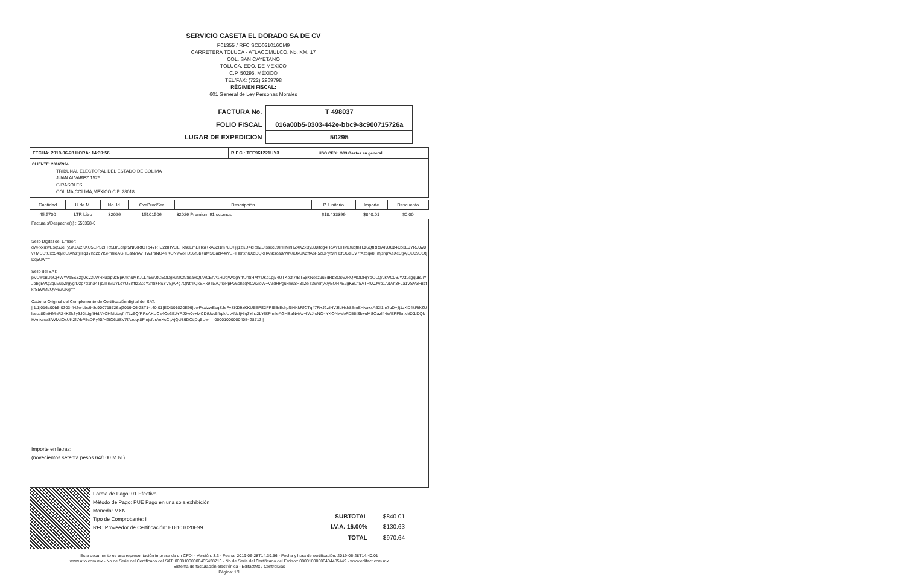SERVICIO CASETA EL DORADO SA DE CV
P01355 / RFC SCD021016CM9
CARRETERA TOLUCA - ATLACOMULCO, No. KM. 17
COL. SAN CAYETANO
TOLUCA, EDO. DE MEXICO
C.P. 50295, MÉXICO
TEL/FAX: (722) 2969798
RÉGIMEN FISCAL:
601 General de Ley Personas Morales
| FACTURA No. | T 498037 |
| FOLIO FISCAL | 016a00b5-0303-442e-bbc9-8c900715726a |
| LUGAR DE EXPEDICION | 50295 |
| FECHA: 2019-06-28 HORA: 14:39:56 | R.F.C.: TEE961221UY3 | USO CFDI: G03 Gastos en general |
CLIENTE: 20165994
TRIBUNAL ELECTORAL DEL ESTADO DE COLIMA
JUAN ALVAREZ 1525
GIRASOLES
COLIMA,COLIMA,MEXICO,C.P. 28018
| Cantidad | U.de M. | No. Id. | CveProdSer | Descripción | P. Unitario | Importe | Descuento |
| --- | --- | --- | --- | --- | --- | --- | --- |
| 45.5700 | LTR Litro | 32026 | 15101506 | 32026 Premium 91 octanos | $18.433399 | $840.01 | $0.00 |
Factura s/Despacho(s) : 550398-0
Sello Digital del Emisor:
dwPxxizwEsqSJeFySKD9zKKU5EPS2FRf5BrEdrpf5NKkRfCTq47R+J2zIHV3lLHxh8EmEHka+xA62l1m7uD+jlj1zKD4kRtkZUlsscc89IriHMnRZ4KZk3y3J0itdg4HdAYCHMLtuqfhTLz6QfRRsAKUCz4Co3EJYRJ0w0v+MCDtUxc54q/klUtANzfjHiq3Yhc2bYlSPmileAGHSaNviAv+IWJrsNO4YKONwVoFD56fSb+uMSOazl44WEPFlknxh0XbDQkHAnksca8/WM/iOxUK2ffAbP5cDPyf9I/H2fO6diSV7fAzcqx8FmjsfqrAeXcCtjAjQU89DOtjDq5Uw==
Sello del SAT:
pVCwsBUpCj+WYVe5SZzg0Kv2uWRkupip9zBpKrknuMKJLL45WJtC5ODgkufaCf28saHQIAvCEhA1HUqW/qgYfKJn8HMYUKc1pj74UTKo3t7rBT5pKNosz9u7dRb8Os60RQMODRjYdOLQ/JKVC0B/YXtLcgquBJiYJbbgEVQ3quVupZrgyg/Dzp7d1ha4Tjb/lTrMuYLcYU5ifftIz2ZqY3h8+FSYVEjAPg7QNtfTQxERx9T57QfipPpP26dhsqNCw2ioW+VZdHPguxmu8P8cZeT3Wonyx/yBOH7E2gK8LflSATPt00Jwb1AdAn3FLa1VSV3FBztkrS5WM2Qvk62UNg==
Cadena Original del Complemento de Certificación digital del SAT:
||1.1|016a00b5-0303-442e-bbc9-8c900715726a|2019-06-28T14:40:01|EDI101020E99|dwPxxizwEsqSJeFySKD9zKKU5EPS2FRf5BrEdrpf5NKkRfCTq47R+J2zIHV3lLHxh8EmEHka+xA62l1m7uD+jlj1zKD4kRtkZUlsscc89IriHMnRZ4KZk3y3J0itdg4HdAYCHMLtuqfhTLz6QfRRsAKUCz4Co3EJYRJ0w0v+MCDtUxc54q/klUtANzfjHiq3Yhc2bYlSPmileAGHSaNviAv+IWJrsNO4YKONwVoFD56fSb+uMSOazl44WEPFlknxh0XbDQkHAnksca8/WM/iOxUK2ffAbP5cDPyf9I/H2fO6diSV7fAzcqx8FmjsfqrAeXcCtjAjQU89DOtjDq5Uw==|00001000000405428713||
Importe en letras:
(novecientos setenta pesos 64/100 M.N.)
Forma de Pago: 01 Efectivo
Método de Pago: PUE Pago en una sola exhibición
Moneda: MXN
Tipo de Comprobante: I
RFC Proveedor de Certificación: EDI101020E99
| SUBTOTAL | $840.01 |
| I.V.A. 16.00% | $130.63 |
| TOTAL | $970.64 |
Este documento es una representación impresa de un CFDI - Versión: 3.3 - Fecha: 2019-06-28T14:39:56 - Fecha y hora de certificación: 2019-06-28T14:40:01
www.atio.com.mx - No de Serie del Certificado del SAT: 00001000000405428713 - No de Serie del Certificado del Emisor: 00001000000404485449 - www.edifact.com.mx
Sistema de facturación electrónica - EdifactMx / ControlGas
Página: 1/1